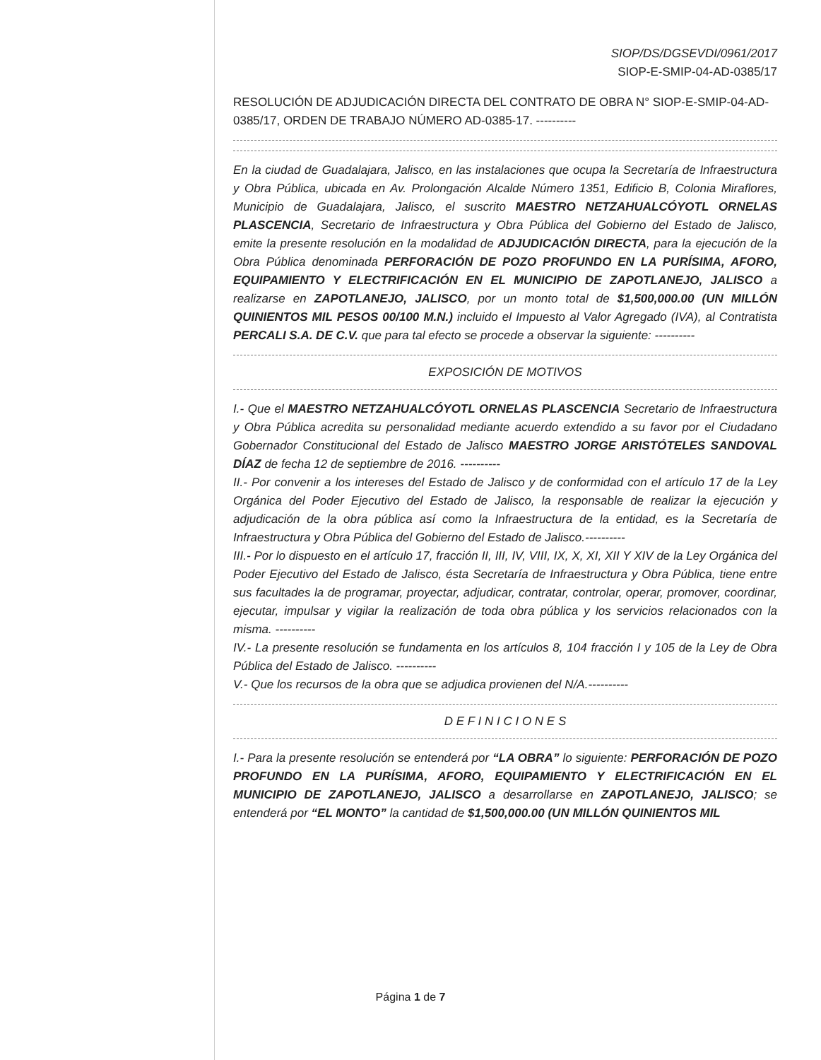SIOP/DS/DGSEVDI/0961/2017
SIOP-E-SMIP-04-AD-0385/17
RESOLUCIÓN DE ADJUDICACIÓN DIRECTA DEL CONTRATO DE OBRA N° SIOP-E-SMIP-04-AD-0385/17, ORDEN DE TRABAJO NÚMERO AD-0385-17. ----------
En la ciudad de Guadalajara, Jalisco, en las instalaciones que ocupa la Secretaría de Infraestructura y Obra Pública, ubicada en Av. Prolongación Alcalde Número 1351, Edificio B, Colonia Miraflores, Municipio de Guadalajara, Jalisco, el suscrito MAESTRO NETZAHUALCÓYOTL ORNELAS PLASCENCIA, Secretario de Infraestructura y Obra Pública del Gobierno del Estado de Jalisco, emite la presente resolución en la modalidad de ADJUDICACIÓN DIRECTA, para la ejecución de la Obra Pública denominada PERFORACIÓN DE POZO PROFUNDO EN LA PURÍSIMA, AFORO, EQUIPAMIENTO Y ELECTRIFICACIÓN EN EL MUNICIPIO DE ZAPOTLANEJO, JALISCO a realizarse en ZAPOTLANEJO, JALISCO, por un monto total de $1,500,000.00 (UN MILLÓN QUINIENTOS MIL PESOS 00/100 M.N.) incluido el Impuesto al Valor Agregado (IVA), al Contratista PERCALI S.A. DE C.V. que para tal efecto se procede a observar la siguiente: ----------
EXPOSICIÓN DE MOTIVOS
I.- Que el MAESTRO NETZAHUALCÓYOTL ORNELAS PLASCENCIA Secretario de Infraestructura y Obra Pública acredita su personalidad mediante acuerdo extendido a su favor por el Ciudadano Gobernador Constitucional del Estado de Jalisco MAESTRO JORGE ARISTÓTELES SANDOVAL DÍAZ de fecha 12 de septiembre de 2016. ----------
II.- Por convenir a los intereses del Estado de Jalisco y de conformidad con el artículo 17 de la Ley Orgánica del Poder Ejecutivo del Estado de Jalisco, la responsable de realizar la ejecución y adjudicación de la obra pública así como la Infraestructura de la entidad, es la Secretaría de Infraestructura y Obra Pública del Gobierno del Estado de Jalisco.----------
III.- Por lo dispuesto en el artículo 17, fracción II, III, IV, VIII, IX, X, XI, XII Y XIV de la Ley Orgánica del Poder Ejecutivo del Estado de Jalisco, ésta Secretaría de Infraestructura y Obra Pública, tiene entre sus facultades la de programar, proyectar, adjudicar, contratar, controlar, operar, promover, coordinar, ejecutar, impulsar y vigilar la realización de toda obra pública y los servicios relacionados con la misma. ----------
IV.- La presente resolución se fundamenta en los artículos 8, 104 fracción I y 105 de la Ley de Obra Pública del Estado de Jalisco. ----------
V.- Que los recursos de la obra que se adjudica provienen del N/A.----------
D E F I N I C I O N E S
I.- Para la presente resolución se entenderá por “LA OBRA” lo siguiente: PERFORACIÓN DE POZO PROFUNDO EN LA PURÍSIMA, AFORO, EQUIPAMIENTO Y ELECTRIFICACIÓN EN EL MUNICIPIO DE ZAPOTLANEJO, JALISCO a desarrollarse en ZAPOTLANEJO, JALISCO; se entenderá por “EL MONTO” la cantidad de $1,500,000.00 (UN MILLÓN QUINIENTOS MIL
Página 1 de 7